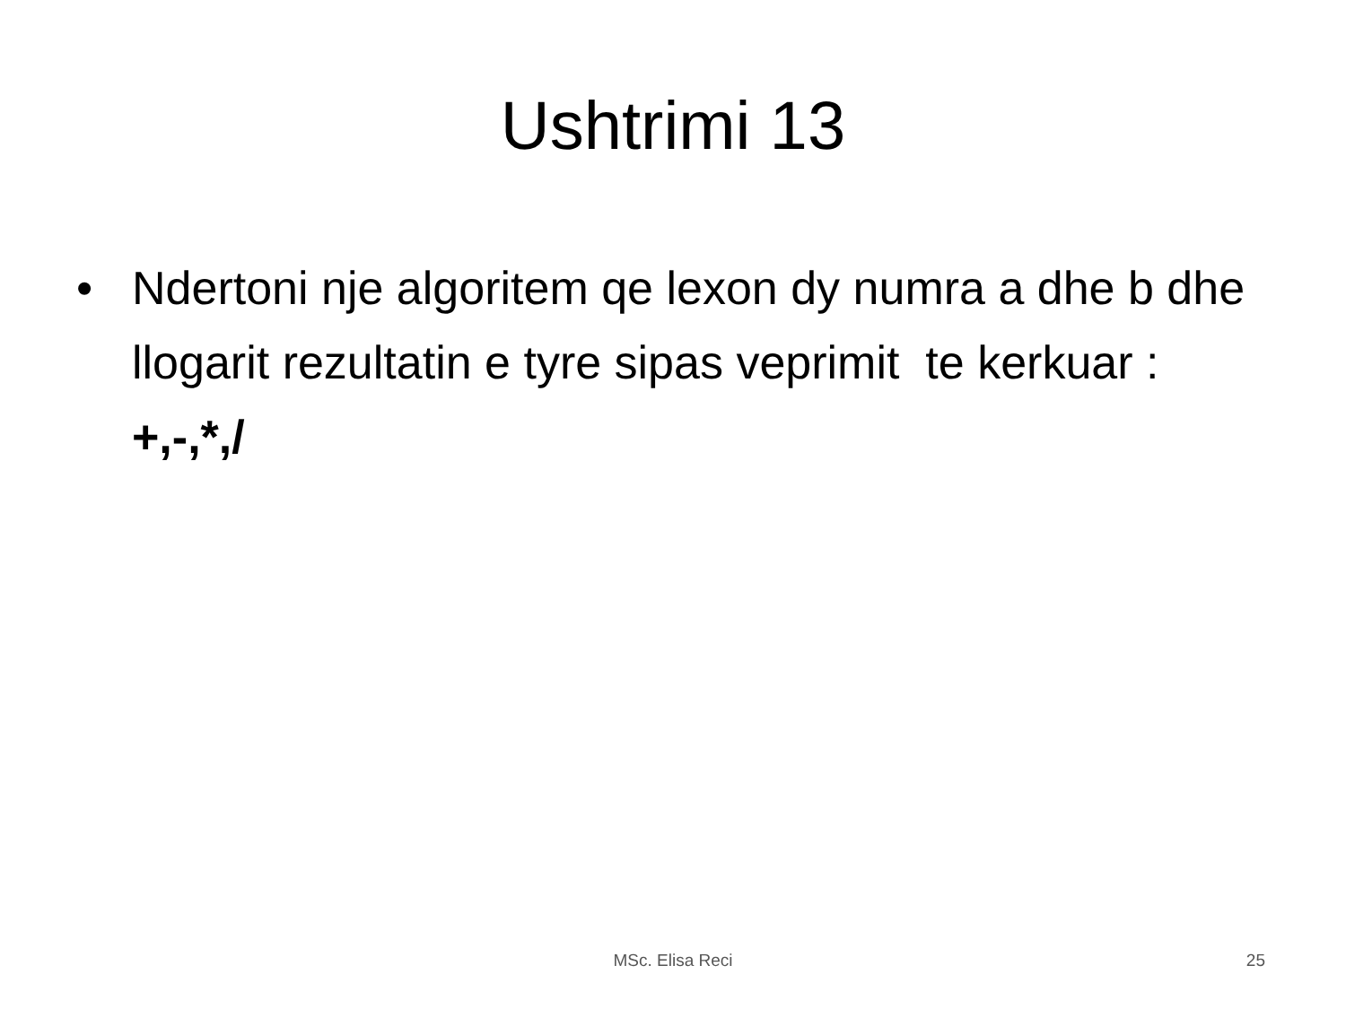Ushtrimi 13
• Ndertoni nje algoritem qe lexon dy numra a dhe b dhe llogarit rezultatin e tyre sipas veprimit te kerkuar : +,-,*,/
MSc. Elisa Reci 25